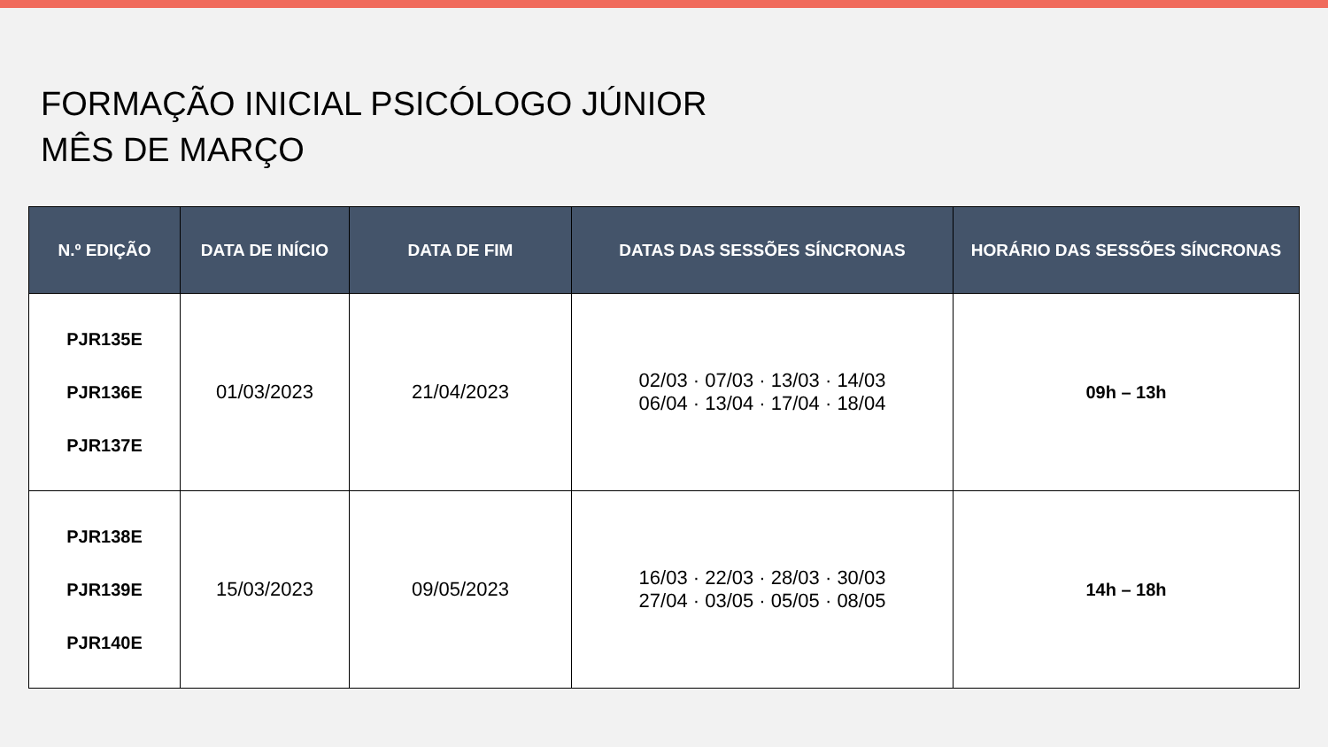FORMAÇÃO INICIAL PSICÓLOGO JÚNIOR
MÊS DE MARÇO
| N.º EDIÇÃO | DATA DE INÍCIO | DATA DE FIM | DATAS DAS SESSÕES SÍNCRONAS | HORÁRIO DAS SESSÕES SÍNCRONAS |
| --- | --- | --- | --- | --- |
| PJR135E PJR136E PJR137E | 01/03/2023 | 21/04/2023 | 02/03 · 07/03 · 13/03 · 14/03 06/04 · 13/04 · 17/04 · 18/04 | 09h – 13h |
| PJR138E PJR139E PJR140E | 15/03/2023 | 09/05/2023 | 16/03 · 22/03 · 28/03 · 30/03 27/04 · 03/05 · 05/05 · 08/05 | 14h – 18h |